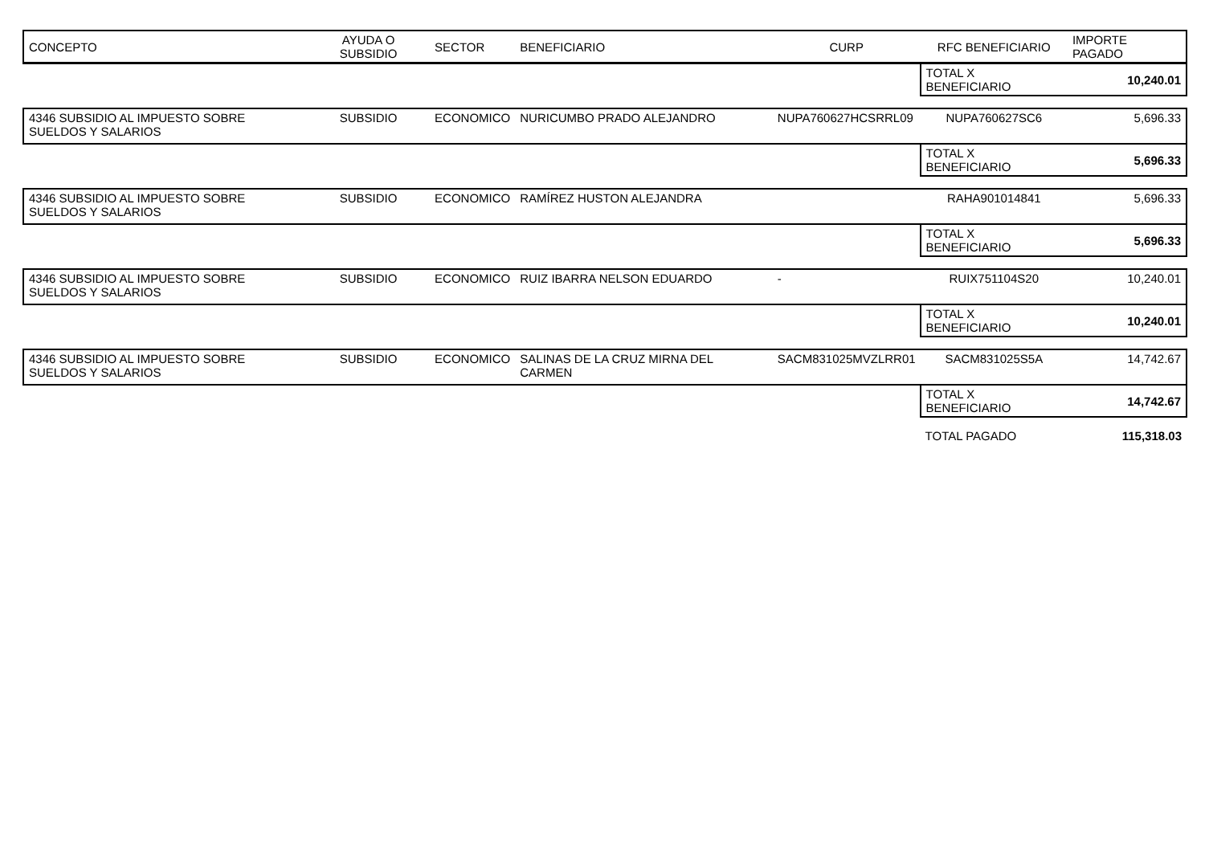| CONCEPTO | AYUDA O SUBSIDIO | SECTOR | BENEFICIARIO | CURP | RFC BENEFICIARIO | IMPORTE PAGADO |
| --- | --- | --- | --- | --- | --- | --- |
| | | | | | TOTAL X BENEFICIARIO | 10,240.01 |
| 4346 SUBSIDIO AL IMPUESTO SOBRE SUELDOS Y SALARIOS | SUBSIDIO | ECONOMICO | NURICUMBO PRADO ALEJANDRO | NUPA760627HCSRRL09 | NUPA760627SC6 | 5,696.33 |
| | | | | | TOTAL X BENEFICIARIO | 5,696.33 |
| 4346 SUBSIDIO AL IMPUESTO SOBRE SUELDOS Y SALARIOS | SUBSIDIO | ECONOMICO | RAMÍREZ HUSTON ALEJANDRA | | RAHA901014841 | 5,696.33 |
| | | | | | TOTAL X BENEFICIARIO | 5,696.33 |
| 4346 SUBSIDIO AL IMPUESTO SOBRE SUELDOS Y SALARIOS | SUBSIDIO | ECONOMICO | RUIZ IBARRA NELSON EDUARDO | - | RUIX751104S20 | 10,240.01 |
| | | | | | TOTAL X BENEFICIARIO | 10,240.01 |
| 4346 SUBSIDIO AL IMPUESTO SOBRE SUELDOS Y SALARIOS | SUBSIDIO | ECONOMICO | SALINAS DE LA CRUZ MIRNA DEL CARMEN | SACM831025MVZLRR01 | SACM831025S5A | 14,742.67 |
| | | | | | TOTAL X BENEFICIARIO | 14,742.67 |
| | | | | | TOTAL PAGADO | 115,318.03 |